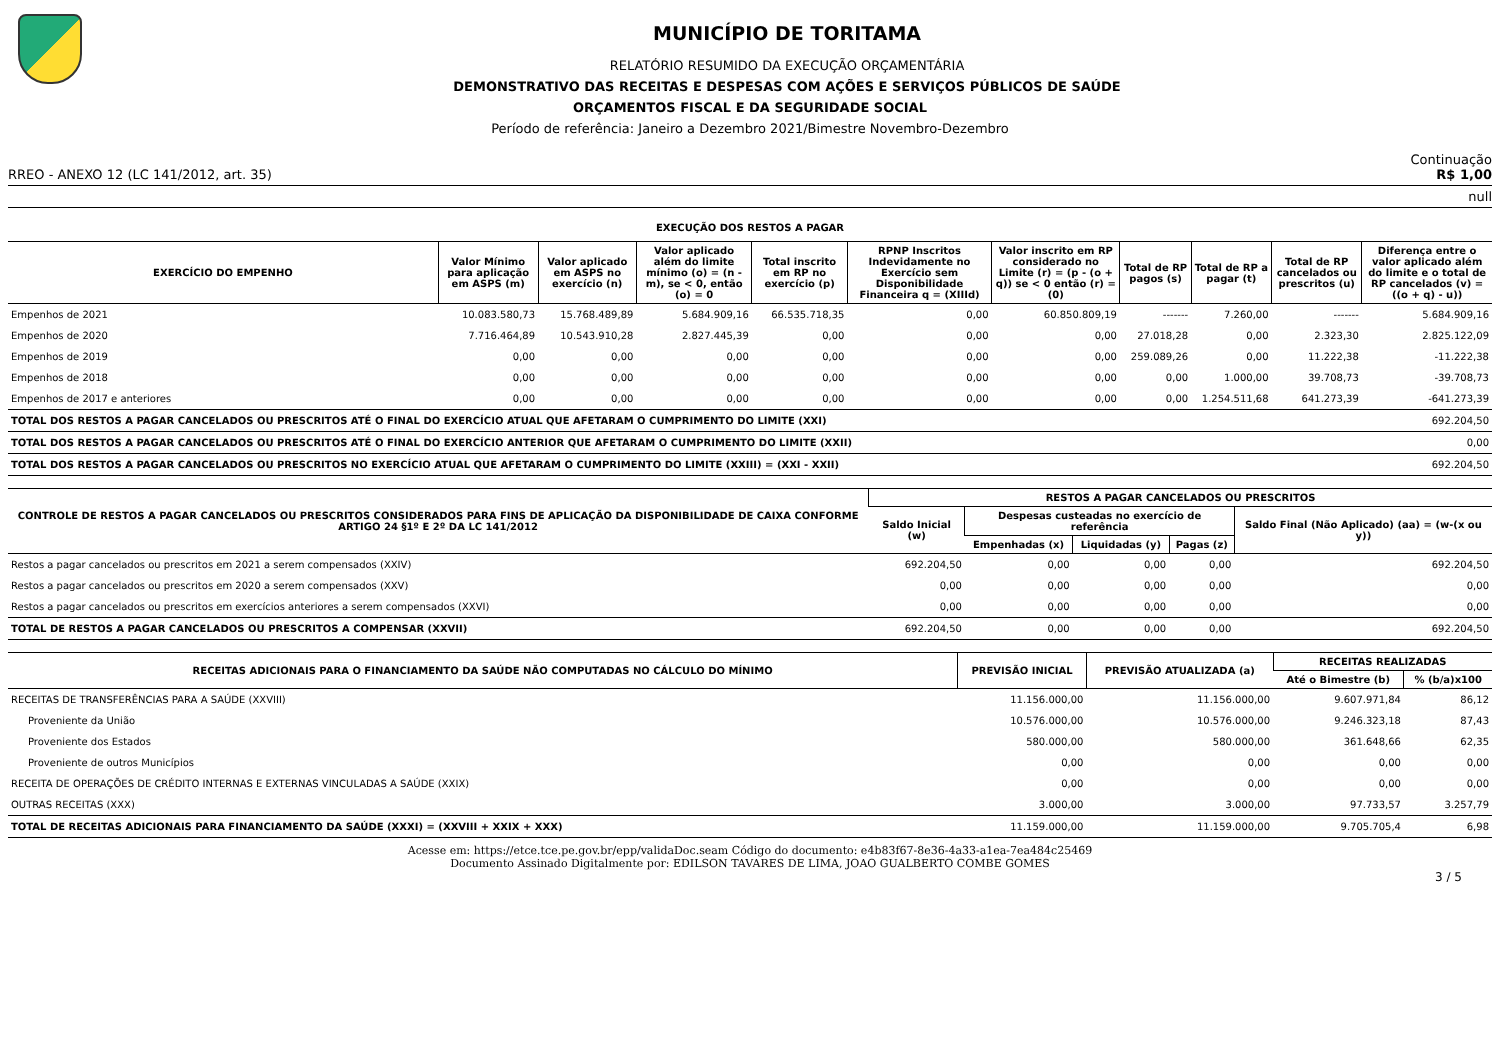MUNICÍPIO DE TORITAMA
RELATÓRIO RESUMIDO DA EXECUÇÃO ORÇAMENTÁRIA
DEMONSTRATIVO DAS RECEITAS E DESPESAS COM AÇÕES E SERVIÇOS PÚBLICOS DE SAÚDE
ORÇAMENTOS FISCAL E DA SEGURIDADE SOCIAL
Período de referência: Janeiro a Dezembro 2021/Bimestre Novembro-Dezembro
Continuação
RREO - ANEXO 12 (LC 141/2012, art. 35) R$ 1,00
null
EXECUÇÃO DOS RESTOS A PAGAR
| EXERCÍCIO DO EMPENHO | Valor Mínimo para aplicação em ASPS (m) | Valor aplicado em ASPS no exercício (n) | Valor aplicado além do limite mínimo (o) = (n - m), se < 0, então (o) = 0 | Total inscrito em RP no exercício (p) | RPNP Inscritos Indevidamente no Exercício sem Disponibilidade Financeira q = (XIIId) | Valor inscrito em RP considerado no Limite (r) = (p - (o + q)) se < 0 então (r) = (0) | Total de RP pagos (s) | Total de RP a pagar (t) | Total de RP cancelados ou prescritos (u) | Diferença entre o valor aplicado além do limite e o total de RP cancelados (v) = ((o + q) - u)) |
| --- | --- | --- | --- | --- | --- | --- | --- | --- | --- | --- |
| Empenhos de 2021 | 10.083.580,73 | 15.768.489,89 | 5.684.909,16 | 66.535.718,35 | 0,00 | 60.850.809,19 | ------- | 7.260,00 | ------- | 5.684.909,16 |
| Empenhos de 2020 | 7.716.464,89 | 10.543.910,28 | 2.827.445,39 | 0,00 | 0,00 | 0,00 | 27.018,28 | 0,00 | 2.323,30 | 2.825.122,09 |
| Empenhos de 2019 | 0,00 | 0,00 | 0,00 | 0,00 | 0,00 | 0,00 | 259.089,26 | 0,00 | 11.222,38 | -11.222,38 |
| Empenhos de 2018 | 0,00 | 0,00 | 0,00 | 0,00 | 0,00 | 0,00 | 0,00 | 1.000,00 | 39.708,73 | -39.708,73 |
| Empenhos de 2017 e anteriores | 0,00 | 0,00 | 0,00 | 0,00 | 0,00 | 0,00 | 0,00 | 1.254.511,68 | 641.273,39 | -641.273,39 |
| TOTAL DOS RESTOS A PAGAR CANCELADOS OU PRESCRITOS ATÉ O FINAL DO EXERCÍCIO ATUAL QUE AFETARAM O CUMPRIMENTO DO LIMITE (XXI) | | | | | | | | | | 692.204,50 |
| TOTAL DOS RESTOS A PAGAR CANCELADOS OU PRESCRITOS ATÉ O FINAL DO EXERCÍCIO ANTERIOR QUE AFETARAM O CUMPRIMENTO DO LIMITE (XXII) | | | | | | | | | | 0,00 |
| TOTAL DOS RESTOS A PAGAR CANCELADOS OU PRESCRITOS NO EXERCÍCIO ATUAL QUE AFETARAM O CUMPRIMENTO DO LIMITE (XXIII) = (XXI - XXII) | | | | | | | | | | 692.204,50 |
| CONTROLE DE RESTOS A PAGAR CANCELADOS OU PRESCRITOS CONSIDERADOS PARA FINS DE APLICAÇÃO DA DISPONIBILIDADE DE CAIXA CONFORME ARTIGO 24 §1º E 2º DA LC 141/2012 | RESTOS A PAGAR CANCELADOS OU PRESCRITOS | | | | |
| --- | --- | --- | --- | --- | --- |
| | Saldo Inicial (w) | Despesas custeadas no exercício de referência | | | Saldo Final (Não Aplicado) (aa) = (w-(x ou y)) |
| | | Empenhadas (x) | Liquidadas (y) | Pagas (z) | |
| Restos a pagar cancelados ou prescritos em 2021 a serem compensados (XXIV) | 692.204,50 | 0,00 | 0,00 | 0,00 | 692.204,50 |
| Restos a pagar cancelados ou prescritos em 2020 a serem compensados (XXV) | 0,00 | 0,00 | 0,00 | 0,00 | 0,00 |
| Restos a pagar cancelados ou prescritos em exercícios anteriores a serem compensados (XXVI) | 0,00 | 0,00 | 0,00 | 0,00 | 0,00 |
| TOTAL DE RESTOS A PAGAR CANCELADOS OU PRESCRITOS A COMPENSAR (XXVII) | 692.204,50 | 0,00 | 0,00 | 0,00 | 692.204,50 |
| RECEITAS ADICIONAIS PARA O FINANCIAMENTO DA SAÚDE NÃO COMPUTADAS NO CÁLCULO DO MÍNIMO | PREVISÃO INICIAL | PREVISÃO ATUALIZADA (a) | RECEITAS REALIZADAS | |
| --- | --- | --- | --- | --- |
| | | | Até o Bimestre (b) | % (b/a)x100 |
| RECEITAS DE TRANSFERÊNCIAS PARA A SAÚDE (XXVIII) | 11.156.000,00 | 11.156.000,00 | 9.607.971,84 | 86,12 |
| Proveniente da União | 10.576.000,00 | 10.576.000,00 | 9.246.323,18 | 87,43 |
| Proveniente dos Estados | 580.000,00 | 580.000,00 | 361.648,66 | 62,35 |
| Proveniente de outros Municípios | 0,00 | 0,00 | 0,00 | 0,00 |
| RECEITA DE OPERAÇÕES DE CRÉDITO INTERNAS E EXTERNAS VINCULADAS A SAÚDE (XXIX) | 0,00 | 0,00 | 0,00 | 0,00 |
| OUTRAS RECEITAS (XXX) | 3.000,00 | 3.000,00 | 97.733,57 | 3.257,79 |
| TOTAL DE RECEITAS ADICIONAIS PARA FINANCIAMENTO DA SAÚDE (XXXI) = (XXVIII + XXIX + XXX) | 11.159.000,00 | 11.159.000,00 | 9.705.705,4 | 6,98 |
Acesse em: https://etce.tce.pe.gov.br/epp/validaDoc.seam Código do documento: e4b83f67-8e36-4a33-a1ea-7ea484c25469
Documento Assinado Digitalmente por: EDILSON TAVARES DE LIMA, JOAO GUALBERTO COMBE GOMES
3 / 5